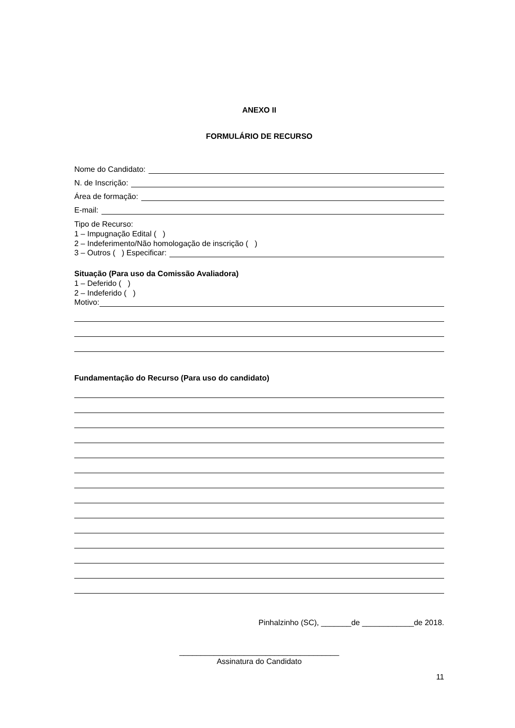ANEXO II
FORMULÁRIO DE RECURSO
Nome do Candidato:
N. de Inscrição:
Área de formação:
E-mail:
Tipo de Recurso:
1 – Impugnação Edital ( )
2 – Indeferimento/Não homologação de inscrição ( )
3 – Outros ( ) Especificar:
Situação (Para uso da Comissão Avaliadora)
1 – Deferido ( )
2 – Indeferido ( )
Motivo:
Fundamentação do Recurso (Para uso do candidato)
Pinhalzinho (SC), _______de ____________de 2018.
_____________________________________
Assinatura do Candidato
11